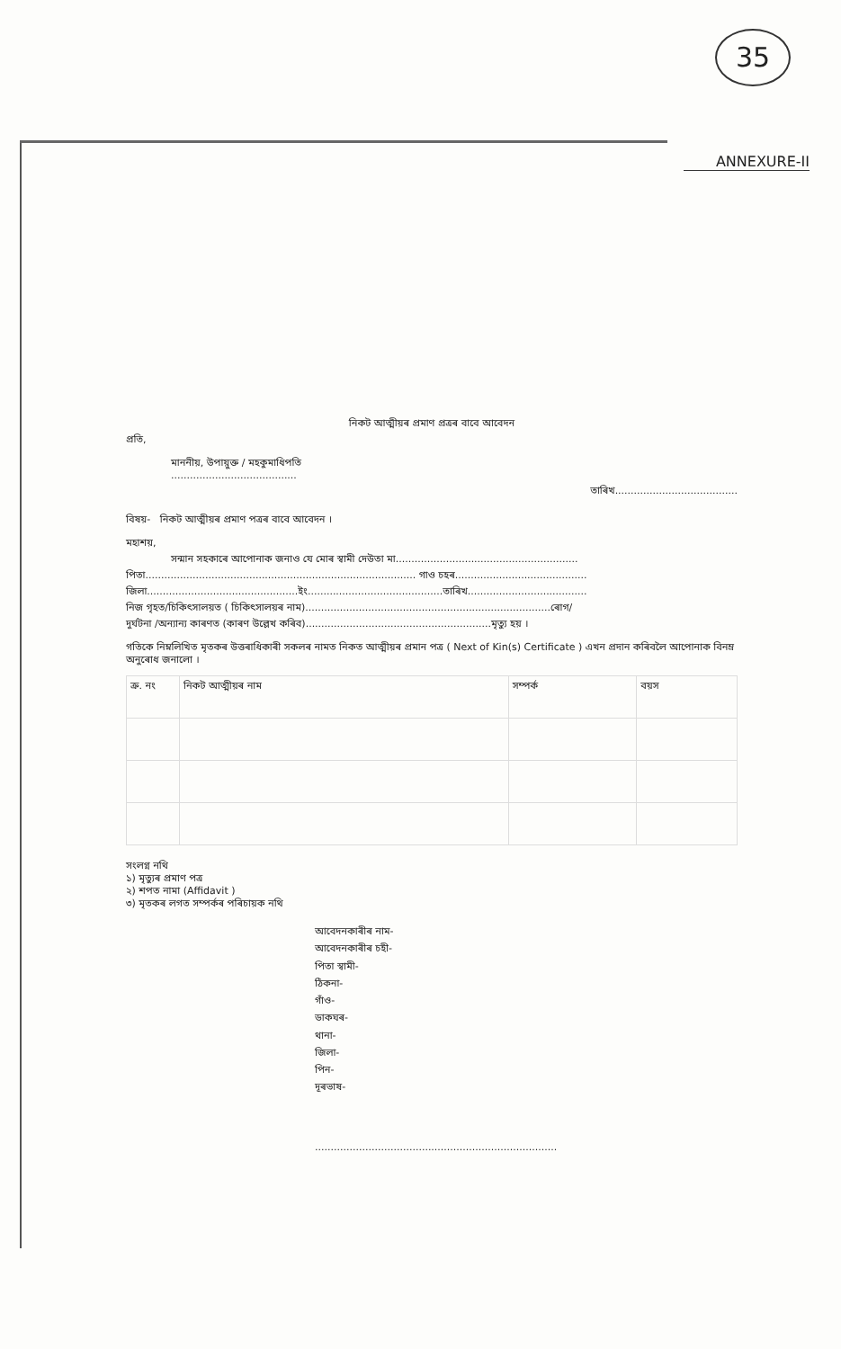35
ANNEXURE-II
নিকট আত্মীয়ৰ প্ৰমাণ প্ৰত্ৰৰ বাবে আবেদন
প্ৰতি,
মাননীয়, উপায়ুক্ত / মহকুমাধিপতি
........................................
তাৰিখ.......................................
বিষয়- নিকট আত্মীয়ৰ প্ৰমাণ পত্ৰৰ বাবে আবেদন ।
মহাশয়,
সন্মান সহকাৰে আপোনাক জনাও যে মোৰ স্বামী দেউতা মা..........................................................
পিতা...................................................................................... গাও চহৰ..........................................
জিলা................................................ইং...........................................তাৰিখ......................................
নিজ গৃহত/চিকিৎসালয়ত ( চিকিৎসালয়ৰ নাম)..............................................................................ৰোগ/
দুৰ্ঘটনা /অন্যান্য কাৰণত (কাৰণ উল্লেখ কৰিব)...........................................................মৃত্যু হয় ।
গতিকে নিম্নলিখিত মৃতকৰ উত্তৰাধিকাৰী সকলৰ নামত নিকত আত্মীয়ৰ প্ৰমান পত্ৰ ( Next of Kin(s) Certificate ) এখন প্ৰদান কৰিবলৈ আপোনাক বিনম্ৰ অনুৰোধ জনালো ।
| ক্ৰ. নং | নিকট আত্মীয়ৰ নাম | সম্পৰ্ক | বয়স |
| --- | --- | --- | --- |
সংলগ্ন নথি
১) মৃত্যুৰ প্ৰমাণ পত্ৰ
২) শপত নামা (Affidavit )
৩) মৃতকৰ লগত সম্পৰ্কৰ পৰিচায়ক নথি
আবেদনকাৰীৰ নাম-
আবেদনকাৰীৰ চহী-
পিতা স্বামী-
ঠিকনা-
গাঁও-
ডাকঘৰ-
থানা-
জিলা-
পিন-
দূৰভাষ-
.............................................................................